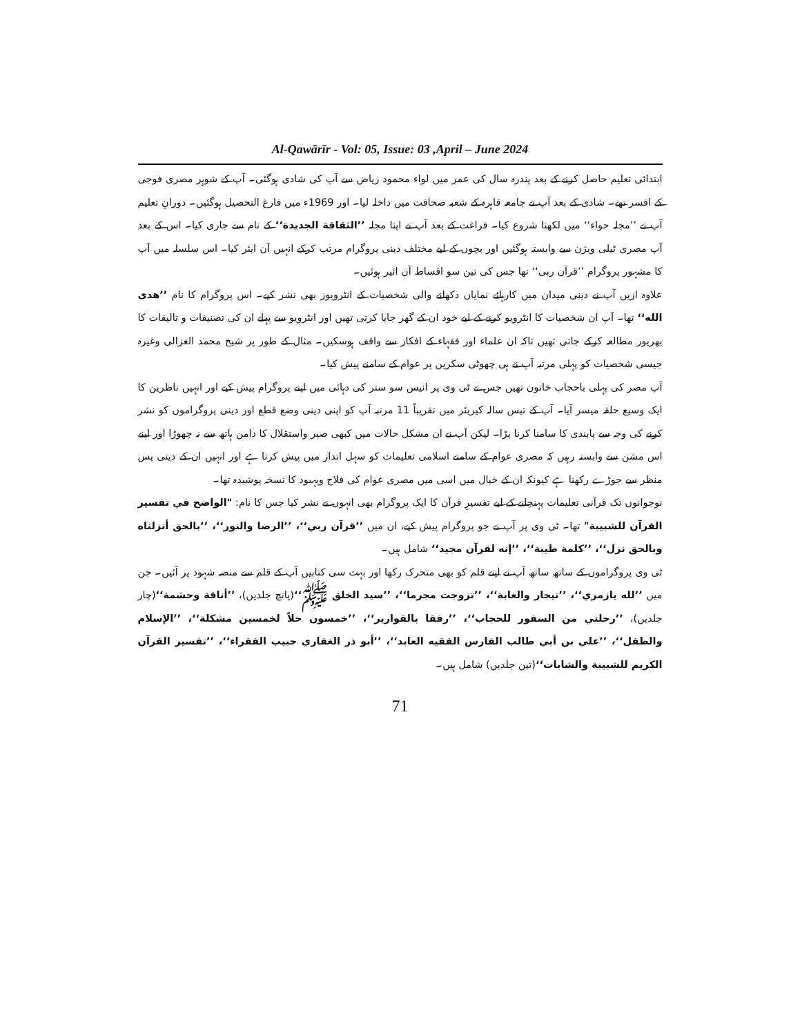Al-Qawārīr - Vol: 05, Issue: 03 ,April – June 2024
ابتدائی تعلیم حاصل کرنے کے بعد پندرہ سال کی عمر میں لواء محمود ریاض سے آپ کی شادی ہوگئی۔ آپ کے شوہر مصری فوجی کے افسر تھے۔ شادی کے بعد آپ نے جامعہ قاہرہ کے شعبہ صحافت میں داخلہ لیا۔ اور 1969ء میں فارغ التحصیل ہوگئیں۔ دورانِ تعلیم آپ نے ’’مجلہ حواء‘‘ میں لکھنا شروع کیا۔ فراغت کے بعد آپ نے اپنا مجلہ ’’الثقافة الجديدة‘‘ کے نام سے جاری کیا۔ اس کے بعد آپ مصری ٹیلی ویژن سے وابستہ ہوگئیں اور بچوں کے لیے مختلف دینی پروگرام مرتب کرکے انہیں آن ایئر کیا۔ اس سلسلہ میں آپ کا مشہور پروگرام ’’قرآن ربی‘‘ تھا جس کی تین سو اقساط آن ائیر ہوئیں۔
علاوہ ازیں آپ نے دینی میدان میں کارہائے نمایاں دکھانے والی شخصیات کے انٹرویوز بھی نشر کیے۔ اس پروگرام کا نام ’’هدى الله‘‘ تھا۔ آپ ان شخصیات کا انٹرویو کرنے کے لیے خود ان کے گھر جایا کرتی تھیں اور انٹرویو سے پہلے ان کی تصنیفات و تالیفات کا بھرپور مطالعہ کرکے جاتی تھیں تاکہ ان علماء اور فقہاء کے افکار سے واقف ہوسکیں۔ مثال کے طور پر شیخ محمد الغزالی وغیرہ جیسی شخصیات کو پہلی مرتبہ آپ نے ہی چھوٹی سکرین پر عوام کے سامنے پیش کیا۔
آپ مصر کی پہلی باحجاب خاتون تھیں جس نے ٹی وی پر انیس سو ستر کی دہائی میں اپنے پروگرام پیش کیے اور انہیں ناظرین کا ایک وسیع حلقہ میسر آیا۔ آپ کے تیس سالہ کیریئر میں تقریباً 11 مرتبہ آپ کو اپنی دینی وضع قطع اور دینی پروگراموں کو نشر کرنے کی وجہ سے پابندی کا سامنا کرنا پڑا۔ لیکن آپ نے ان مشکل حالات میں کبھی صبر واستقلال کا دامن ہاتھ سے نہ چھوڑا اور اپنے اس مشن سے وابستہ رہیں کہ مصری عوام کے سامنے اسلامی تعلیمات کو سہل انداز میں پیش کرنا ہے اور انہیں ان کے دینی پس منظر سے جوڑے رکھنا ہے کیونکہ ان کے خیال میں اسی میں مصری عوام کی فلاح وبہبود کا نسخہ پوشیدہ تھا۔
نوجوانوں تک قرآنی تعلیمات پہنچانے کے لیے تفسیرِ قرآن کا ایک پروگرام بھی انہوں نے نشر کیا جس کا نام: "الواضح في تفسير القرآن للشبيبة" تھا۔ ٹی وی پر آپ نے جو پروگرام پیش کیے، ان میں ’’قرآن ربي‘‘، ’’الرضا والنور‘‘، ’’بالحق أنزلناه وبالحق نزل‘‘، ’’كلمة طيبة‘‘، ’’إنه لقرآن مجيد‘‘ شامل ہیں۔
ٹی وی پروگراموں کے ساتھ ساتھ آپ نے اپنے قلم کو بھی متحرک رکھا اور بہت سی کتابیں آپ کے قلم سے منصہ شہود پر آئیں۔ جن میں ’’لله يازمري‘‘، ’’نيجار والغابة‘‘، ’’تزوجت مجرما‘‘، ’’سيد الخلق ﷺ‘‘(پانچ جلدیں)، ’’أناقة وحشمة‘‘(چار جلدیں)، ’’رحلتي من السفور للحجاب‘‘، ’’رفقا بالقوارير‘‘، ’’خمسون حلاً لخمسين مشكلة‘‘، ’’الإسلام والطفل‘‘، ’’علي بن أبي طالب الفارس الفقيه العابد‘‘، ’’أبو ذر الغفاري حبيب الفقراء‘‘، ’’تفسير القرآن الكريم للشبيبة والشابات‘‘(تین جلدیں) شامل ہیں۔
71